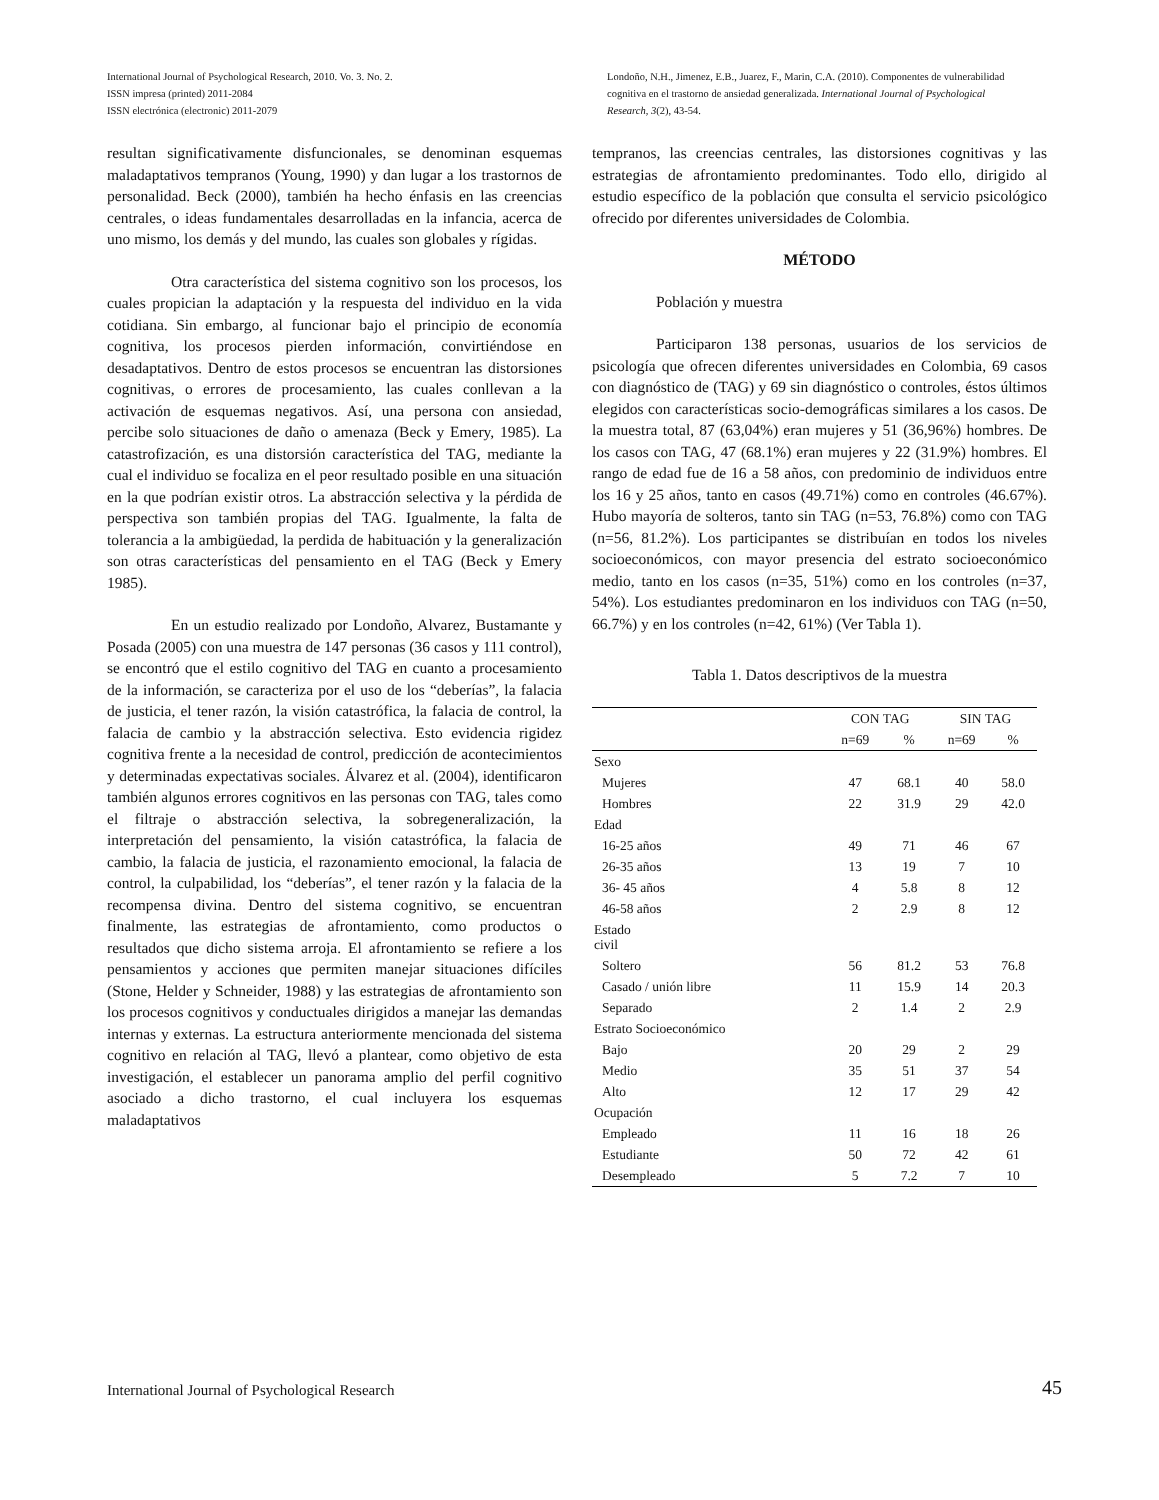International Journal of Psychological Research, 2010. Vo. 3. No. 2.
ISSN impresa (printed) 2011-2084
ISSN electrónica (electronic) 2011-2079
Londoño, N.H., Jimenez, E.B., Juarez, F., Marin, C.A. (2010). Componentes de vulnerabilidad cognitiva en el trastorno de ansiedad generalizada. International Journal of Psychological Research, 3(2), 43-54.
resultan significativamente disfuncionales, se denominan esquemas maladaptativos tempranos (Young, 1990) y dan lugar a los trastornos de personalidad. Beck (2000), también ha hecho énfasis en las creencias centrales, o ideas fundamentales desarrolladas en la infancia, acerca de uno mismo, los demás y del mundo, las cuales son globales y rígidas.
Otra característica del sistema cognitivo son los procesos, los cuales propician la adaptación y la respuesta del individuo en la vida cotidiana. Sin embargo, al funcionar bajo el principio de economía cognitiva, los procesos pierden información, convirtiéndose en desadaptativos. Dentro de estos procesos se encuentran las distorsiones cognitivas, o errores de procesamiento, las cuales conllevan a la activación de esquemas negativos. Así, una persona con ansiedad, percibe solo situaciones de daño o amenaza (Beck y Emery, 1985). La catastrofización, es una distorsión característica del TAG, mediante la cual el individuo se focaliza en el peor resultado posible en una situación en la que podrían existir otros. La abstracción selectiva y la pérdida de perspectiva son también propias del TAG. Igualmente, la falta de tolerancia a la ambigüedad, la perdida de habituación y la generalización son otras características del pensamiento en el TAG (Beck y Emery 1985).
En un estudio realizado por Londoño, Alvarez, Bustamante y Posada (2005) con una muestra de 147 personas (36 casos y 111 control), se encontró que el estilo cognitivo del TAG en cuanto a procesamiento de la información, se caracteriza por el uso de los “deberías”, la falacia de justicia, el tener razón, la visión catastrófica, la falacia de control, la falacia de cambio y la abstracción selectiva. Esto evidencia rigidez cognitiva frente a la necesidad de control, predicción de acontecimientos y determinadas expectativas sociales. Álvarez et al. (2004), identificaron también algunos errores cognitivos en las personas con TAG, tales como el filtraje o abstracción selectiva, la sobregeneralización, la interpretación del pensamiento, la visión catastrófica, la falacia de cambio, la falacia de justicia, el razonamiento emocional, la falacia de control, la culpabilidad, los “deberías”, el tener razón y la falacia de la recompensa divina. Dentro del sistema cognitivo, se encuentran finalmente, las estrategias de afrontamiento, como productos o resultados que dicho sistema arroja. El afrontamiento se refiere a los pensamientos y acciones que permiten manejar situaciones difíciles (Stone, Helder y Schneider, 1988) y las estrategias de afrontamiento son los procesos cognitivos y conductuales dirigidos a manejar las demandas internas y externas. La estructura anteriormente mencionada del sistema cognitivo en relación al TAG, llevó a plantear, como objetivo de esta investigación, el establecer un panorama amplio del perfil cognitivo asociado a dicho trastorno, el cual incluyera los esquemas maladaptativos
tempranos, las creencias centrales, las distorsiones cognitivas y las estrategias de afrontamiento predominantes. Todo ello, dirigido al estudio específico de la población que consulta el servicio psicológico ofrecido por diferentes universidades de Colombia.
MÉTODO
Población y muestra
Participaron 138 personas, usuarios de los servicios de psicología que ofrecen diferentes universidades en Colombia, 69 casos con diagnóstico de (TAG) y 69 sin diagnóstico o controles, éstos últimos elegidos con características socio-demográficas similares a los casos. De la muestra total, 87 (63,04%) eran mujeres y 51 (36,96%) hombres. De los casos con TAG, 47 (68.1%) eran mujeres y 22 (31.9%) hombres. El rango de edad fue de 16 a 58 años, con predominio de individuos entre los 16 y 25 años, tanto en casos (49.71%) como en controles (46.67%). Hubo mayoría de solteros, tanto sin TAG (n=53, 76.8%) como con TAG (n=56, 81.2%). Los participantes se distribuían en todos los niveles socioeconómicos, con mayor presencia del estrato socioeconómico medio, tanto en los casos (n=35, 51%) como en los controles (n=37, 54%). Los estudiantes predominaron en los individuos con TAG (n=50, 66.7%) y en los controles (n=42, 61%) (Ver Tabla 1).
Tabla 1. Datos descriptivos de la muestra
| | | CON TAG | | SIN TAG | |
| --- | --- | --- | --- | --- | --- |
| | | n=69 | % | n=69 | % |
| Sexo | | | | | |
| | Mujeres | 47 | 68.1 | 40 | 58.0 |
| | Hombres | 22 | 31.9 | 29 | 42.0 |
| Edad | | | | | |
| | 16-25 años | 49 | 71 | 46 | 67 |
| | 26-35 años | 13 | 19 | 7 | 10 |
| | 36- 45 años | 4 | 5.8 | 8 | 12 |
| | 46-58 años | 2 | 2.9 | 8 | 12 |
| Estado civil | | | | | |
| | Soltero | 56 | 81.2 | 53 | 76.8 |
| | Casado / unión libre | 11 | 15.9 | 14 | 20.3 |
| | Separado | 2 | 1.4 | 2 | 2.9 |
| Estrato Socioeconómico | | | | | |
| | Bajo | 20 | 29 | 2 | 29 |
| | Medio | 35 | 51 | 37 | 54 |
| | Alto | 12 | 17 | 29 | 42 |
| Ocupación | | | | | |
| | Empleado | 11 | 16 | 18 | 26 |
| | Estudiante | 50 | 72 | 42 | 61 |
| | Desempleado | 5 | 7.2 | 7 | 10 |
International Journal of Psychological Research 45